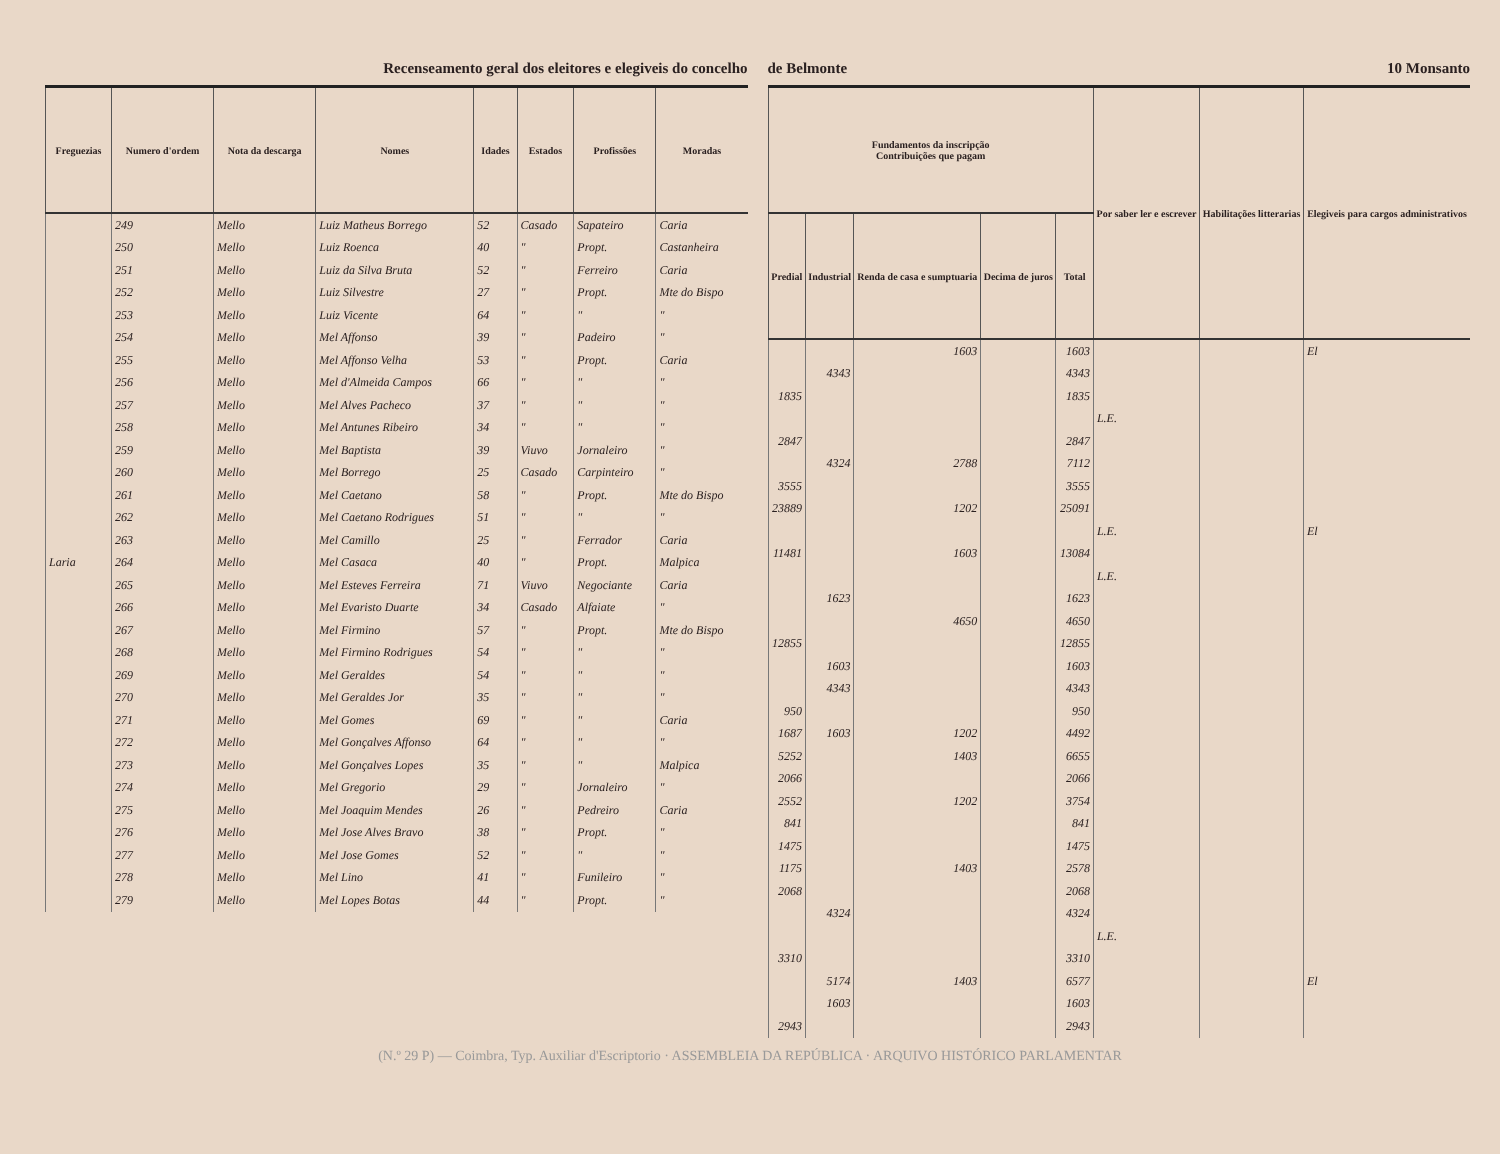Recenseamento geral dos eleitores e elegiveis do concelho
| Freguezias | Numero d'ordem | Nota da descarga | Nomes | Idades | Estados | Profissões | Moradas |
| --- | --- | --- | --- | --- | --- | --- | --- |
| Laria | 249 | Mello | Luiz Matheus Borrego | 52 | Casado | Sapateiro | Caria |
| | 250 | Mello | Luiz Roenca | 40 | " | Propt. | Castanheira |
| | 251 | Mello | Luiz da Silva Bruta | 52 | " | Ferreiro | Caria |
| | 252 | Mello | Luiz Silvestre | 27 | " | Propt. | Mte do Bispo |
| | 253 | Mello | Luiz Vicente | 64 | " | " | " |
| | 254 | Mello | Mel Affonso | 39 | " | Padeiro | " |
| | 255 | Mello | Mel Affonso Velha | 53 | " | Propt. | Caria |
| | 256 | Mello | Mel d'Almeida Campos | 66 | " | " | " |
| | 257 | Mello | Mel Alves Pacheco | 37 | " | " | " |
| | 258 | Mello | Mel Antunes Ribeiro | 34 | " | " | " |
| | 259 | Mello | Mel Baptista | 39 | Viuvo | Jornaleiro | " |
| | 260 | Mello | Mel Borrego | 25 | Casado | Carpinteiro | " |
| | 261 | Mello | Mel Caetano | 58 | " | Propt. | Mte do Bispo |
| | 262 | Mello | Mel Caetano Rodrigues | 51 | " | " | " |
| | 263 | Mello | Mel Camillo | 25 | " | Ferrador | Caria |
| | 264 | Mello | Mel Casaca | 40 | " | Propt. | Malpica |
| | 265 | Mello | Mel Esteves Ferreira | 71 | Viuvo | Negociante | Caria |
| | 266 | Mello | Mel Evaristo Duarte | 34 | Casado | Alfaiate | " |
| | 267 | Mello | Mel Firmino | 57 | " | Propt. | Mte do Bispo |
| | 268 | Mello | Mel Firmino Rodrigues | 54 | " | " | " |
| | 269 | Mello | Mel Geraldes | 54 | " | " | " |
| | 270 | Mello | Mel Geraldes Jor | 35 | " | " | " |
| | 271 | Mello | Mel Gomes | 69 | " | " | Caria |
| | 272 | Mello | Mel Gonçalves Affonso | 64 | " | " | " |
| | 273 | Mello | Mel Gonçalves Lopes | 35 | " | " | Malpica |
| | 274 | Mello | Mel Gregorio | 29 | " | Jornaleiro | " |
| | 275 | Mello | Mel Joaquim Mendes | 26 | " | Pedreiro | Caria |
| | 276 | Mello | Mel Jose Alves Bravo | 38 | " | Propt. | " |
| | 277 | Mello | Mel Jose Gomes | 52 | " | " | " |
| | 278 | Mello | Mel Lino | 41 | " | Funileiro | " |
| | 279 | Mello | Mel Lopes Botas | 44 | " | Propt. | " |
de Belmonte 10 Monsanto
| Fundamentos da inscripção Contribuições que pagam | | | | | Por saber ler e escrever | Habilitações litterarias | Elegiveis para cargos administrativos |
| --- | --- | --- | --- | --- | --- | --- | --- |
| Predial | Industrial | Renda de casa e sumptuaria | Decima de juros | Total | | | |
| | | 1603 | | 1603 | | | El |
| | 4343 | | | 4343 | | | |
| 1835 | | | | 1835 | | | |
| | | | | | L.E. | | |
| 2847 | | | | 2847 | | | |
| | 4324 | 2788 | | 7112 | | | |
| 3555 | | | | 3555 | | | |
| 23889 | | 1202 | | 25091 | | | |
| | | | | | L.E. | | El |
| 11481 | | 1603 | | 13084 | | | |
| | | | | | L.E. | | |
| | 1623 | | | 1623 | | | |
| | | 4650 | | 4650 | | | |
| 12855 | | | | 12855 | | | |
| | 1603 | | | 1603 | | | |
| | 4343 | | | 4343 | | | |
| 950 | | | | 950 | | | |
| 1687 | 1603 | 1202 | | 4492 | | | |
| 5252 | | 1403 | | 6655 | | | |
| 2066 | | | | 2066 | | | |
| 2552 | | 1202 | | 3754 | | | |
| 841 | | | | 841 | | | |
| 1475 | | | | 1475 | | | |
| 1175 | | 1403 | | 2578 | | | |
| 2068 | | | | 2068 | | | |
| | 4324 | | | 4324 | | | |
| | | | | | L.E. | | |
| 3310 | | | | 3310 | | | |
| | 5174 | 1403 | | 6577 | | | El |
| | 1603 | | | 1603 | | | |
| 2943 | | | | 2943 | | | |
(N.º 29 P) — Coimbra, Typ. Auxiliar d'Escriptorio · ASSEMBLEIA DA REPÚBLICA · ARQUIVO HISTÓRICO PARLAMENTAR